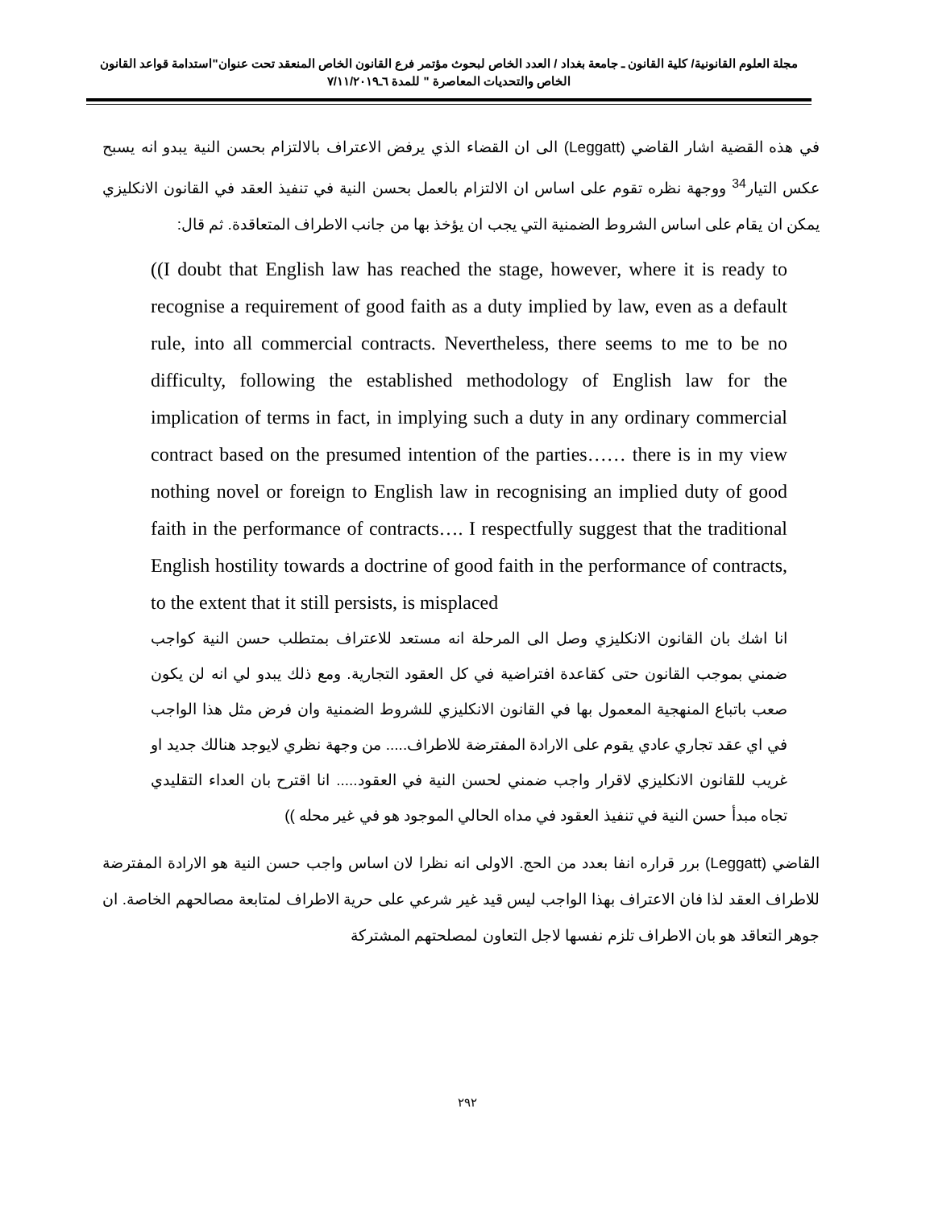مجلة العلوم القانونية/ كلية القانون ـ جامعة بغداد / العدد الخاص لبحوث مؤتمر فرع القانون الخاص المنعقد تحت عنوان"استدامة قواعد القانون الخاص والتحديات المعاصرة " للمدة ٦ـ٧/١١/٢٠١٩
في هذه القضية اشار القاضي (Leggatt) الى ان القضاء الذي يرفض الاعتراف بالالتزام بحسن النية يبدو انه يسبح عكس التيار<sup>34</sup> ووجهة نظره تقوم على اساس ان الالتزام بالعمل بحسن النية في تنفيذ العقد في القانون الانكليزي يمكن ان يقام على اساس الشروط الضمنية التي يجب ان يؤخذ بها من جانب الاطراف المتعاقدة. ثم قال:
((I doubt that English law has reached the stage, however, where it is ready to recognise a requirement of good faith as a duty implied by law, even as a default rule, into all commercial contracts. Nevertheless, there seems to me to be no difficulty, following the established methodology of English law for the implication of terms in fact, in implying such a duty in any ordinary commercial contract based on the presumed intention of the parties…… there is in my view nothing novel or foreign to English law in recognising an implied duty of good faith in the performance of contracts…. I respectfully suggest that the traditional English hostility towards a doctrine of good faith in the performance of contracts, to the extent that it still persists, is misplaced
انا اشك بان القانون الانكليزي وصل الى المرحلة انه مستعد للاعتراف بمتطلب حسن النية كواجب ضمني بموجب القانون حتى كقاعدة افتراضية في كل العقود التجارية. ومع ذلك يبدو لي انه لن يكون صعب باتباع المنهجية المعمول بها في القانون الانكليزي للشروط الضمنية وان فرض مثل هذا الواجب في اي عقد تجاري عادي يقوم على الارادة المفترضة للاطراف..... من وجهة نظري لايوجد هنالك جديد او غريب للقانون الانكليزي لاقرار واجب ضمني لحسن النية في العقود..... انا اقترح بان العداء التقليدي تجاه مبدأ حسن النية في تنفيذ العقود في مداه الحالي الموجود هو في غير محله ))
القاضي (Leggatt) برر قراره انفا بعدد من الحج. الاولى انه نظرا لان اساس واجب حسن النية هو الارادة المفترضة للاطراف العقد لذا فان الاعتراف بهذا الواجب ليس قيد غير شرعي على حرية الاطراف لمتابعة مصالحهم الخاصة. ان جوهر التعاقد هو بان الاطراف تلزم نفسها لاجل التعاون لمصلحتهم المشتركة
٢٩٢